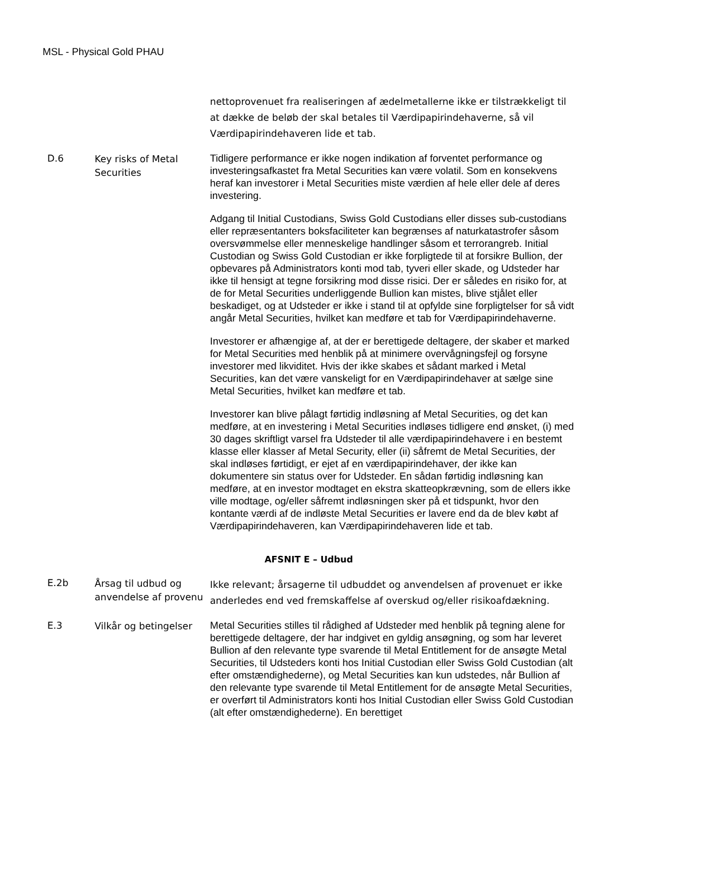MSL - Physical Gold PHAU
| | | nettoprovenuet fra realiseringen af ædelmetallerne ikke er tilstrækkeligt til at dække de beløb der skal betales til Værdipapirindehaverne, så vil Værdipapirindehaveren lide et tab. |
| D.6 | Key risks of Metal Securities | Tidligere performance er ikke nogen indikation af forventet performance og investeringsafkastet fra Metal Securities kan være volatil. Som en konsekvens heraf kan investorer i Metal Securities miste værdien af hele eller dele af deres investering. Adgang til Initial Custodians, Swiss Gold Custodians eller disses sub-custodians eller repræsentanters boksfaciliteter kan begrænses af naturkatastrofer såsom oversvømmelse eller menneskelige handlinger såsom et terrorangreb. Initial Custodian og Swiss Gold Custodian er ikke forpligtede til at forsikre Bullion, der opbevares på Administrators konti mod tab, tyveri eller skade, og Udsteder har ikke til hensigt at tegne forsikring mod disse risici. Der er således en risiko for, at de for Metal Securities underliggende Bullion kan mistes, blive stjålet eller beskadiget, og at Udsteder er ikke i stand til at opfylde sine forpligtelser for så vidt angår Metal Securities, hvilket kan medføre et tab for Værdipapirindehaverne. Investorer er afhængige af, at der er berettigede deltagere, der skaber et marked for Metal Securities med henblik på at minimere overvågningsfejl og forsyne investorer med likviditet. Hvis der ikke skabes et sådant marked i Metal Securities, kan det være vanskeligt for en Værdipapirindehaver at sælge sine Metal Securities, hvilket kan medføre et tab. Investorer kan blive pålagt førtidig indløsning af Metal Securities, og det kan medføre, at en investering i Metal Securities indløses tidligere end ønsket, (i) med 30 dages skriftligt varsel fra Udsteder til alle værdipapirindehavere i en bestemt klasse eller klasser af Metal Security, eller (ii) såfremt de Metal Securities, der skal indløses førtidigt, er ejet af en værdipapirindehaver, der ikke kan dokumentere sin status over for Udsteder. En sådan førtidig indløsning kan medføre, at en investor modtaget en ekstra skatteopkrævning, som de ellers ikke ville modtage, og/eller såfremt indløsningen sker på et tidspunkt, hvor den kontante værdi af de indløste Metal Securities er lavere end da de blev købt af Værdipapirindehaveren, kan Værdipapirindehaveren lide et tab. |
| AFSNIT E – Udbud | | |
| E.2b | Årsag til udbud og anvendelse af provenu | Ikke relevant; årsagerne til udbuddet og anvendelsen af provenuet er ikke anderledes end ved fremskaffelse af overskud og/eller risikoafdækning. |
| E.3 | Vilkår og betingelser | Metal Securities stilles til rådighed af Udsteder med henblik på tegning alene for berettigede deltagere, der har indgivet en gyldig ansøgning, og som har leveret Bullion af den relevante type svarende til Metal Entitlement for de ansøgte Metal Securities, til Udsteders konti hos Initial Custodian eller Swiss Gold Custodian (alt efter omstændighederne), og Metal Securities kan kun udstedes, når Bullion af den relevante type svarende til Metal Entitlement for de ansøgte Metal Securities, er overført til Administrators konti hos Initial Custodian eller Swiss Gold Custodian (alt efter omstændighederne). En berettiget |